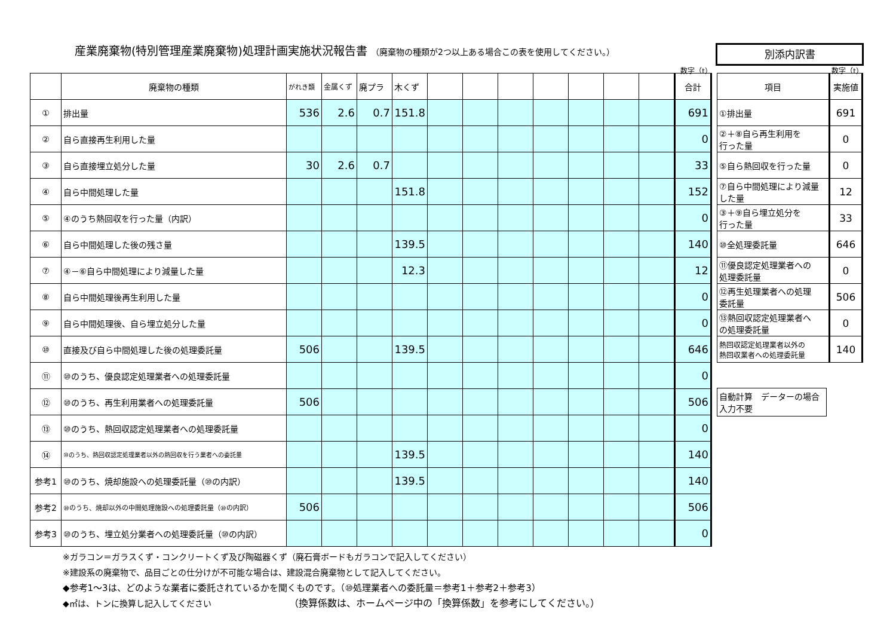産業廃棄物(特別管理産業廃棄物)処理計画実施状況報告書 （廃棄物の種類が2つ以上ある場合この表を使用してください。）
別添内訳書
数字（t）
| | 廃棄物の種類 | がれき類 | 金属くず | 廃プラ | 木くず | | | | | | | | 合計 |
| ① | 排出量 | 536 | 2.6 | 0.7 | 151.8 | | | | | | | | 691 |
| ② | 自ら直接再生利用した量 | | | | | | | | | | | | 0 |
| ③ | 自ら直接埋立処分した量 | 30 | 2.6 | 0.7 | | | | | | | | | 33 |
| ④ | 自ら中間処理した量 | | | | 151.8 | | | | | | | | 152 |
| ⑤ | ④のうち熱回収を行った量（内訳） | | | | | | | | | | | | 0 |
| ⑥ | 自ら中間処理した後の残さ量 | | | | 139.5 | | | | | | | | 140 |
| ⑦ | ④－⑥自ら中間処理により減量した量 | | | | 12.3 | | | | | | | | 12 |
| ⑧ | 自ら中間処理後再生利用した量 | | | | | | | | | | | | 0 |
| ⑨ | 自ら中間処理後、自ら埋立処分した量 | | | | | | | | | | | | 0 |
| ⑩ | 直接及び自ら中間処理した後の処理委託量 | 506 | | | 139.5 | | | | | | | | 646 |
| ⑪ | ⑩のうち、優良認定処理業者への処理委託量 | | | | | | | | | | | | 0 |
| ⑫ | ⑩のうち、再生利用業者への処理委託量 | 506 | | | | | | | | | | | 506 |
| ⑬ | ⑩のうち、熱回収認定処理業者への処理委託量 | | | | | | | | | | | | 0 |
| ⑭ | ⑩のうち、熱回収認定処理業者以外の熱回収を行う業者への委託量 | | | | 139.5 | | | | | | | | 140 |
| 参考1 | ⑩のうち、焼却施設への処理委託量（⑩の内訳） | | | | 139.5 | | | | | | | | 140 |
| 参考2 | ⑩のうち、焼却以外の中間処理施設への処理委託量（⑩の内訳） | 506 | | | | | | | | | | | 506 |
| 参考3 | ⑩のうち、埋立処分業者への処理委託量（⑩の内訳） | | | | | | | | | | | | 0 |
数字（t）
| 項目 | 実施値 |
| ①排出量 | 691 |
| ②＋⑧自ら再生利用を 行った量 | 0 |
| ⑤自ら熱回収を行った量 | 0 |
| ⑦自ら中間処理により減量 した量 | 12 |
| ③＋⑨自ら埋立処分を 行った量 | 33 |
| ⑩全処理委託量 | 646 |
| ⑪優良認定処理業者への 処理委託量 | 0 |
| ⑫再生処理業者への処理 委託量 | 506 |
| ⑬熱回収認定処理業者へ の処理委託量 | 0 |
| 熱回収認定処理業者以外の 熱回収業者への処理委託量 | 140 |
自動計算　データーの場合入力不要
※ガラコン＝ガラスくず・コンクリートくず及び陶磁器くず（廃石膏ボードもガラコンで記入してください）
※建設系の廃棄物で、品目ごとの仕分けが不可能な場合は、建設混合廃棄物として記入してください。
◆参考1～3は、どのような業者に委託されているかを聞くものです。（⑩処理業者への委託量＝参考1＋参考2＋参考3）
◆㎡は、トンに換算し記入してください （換算係数は、ホームページ中の「換算係数」を参考にしてください。）